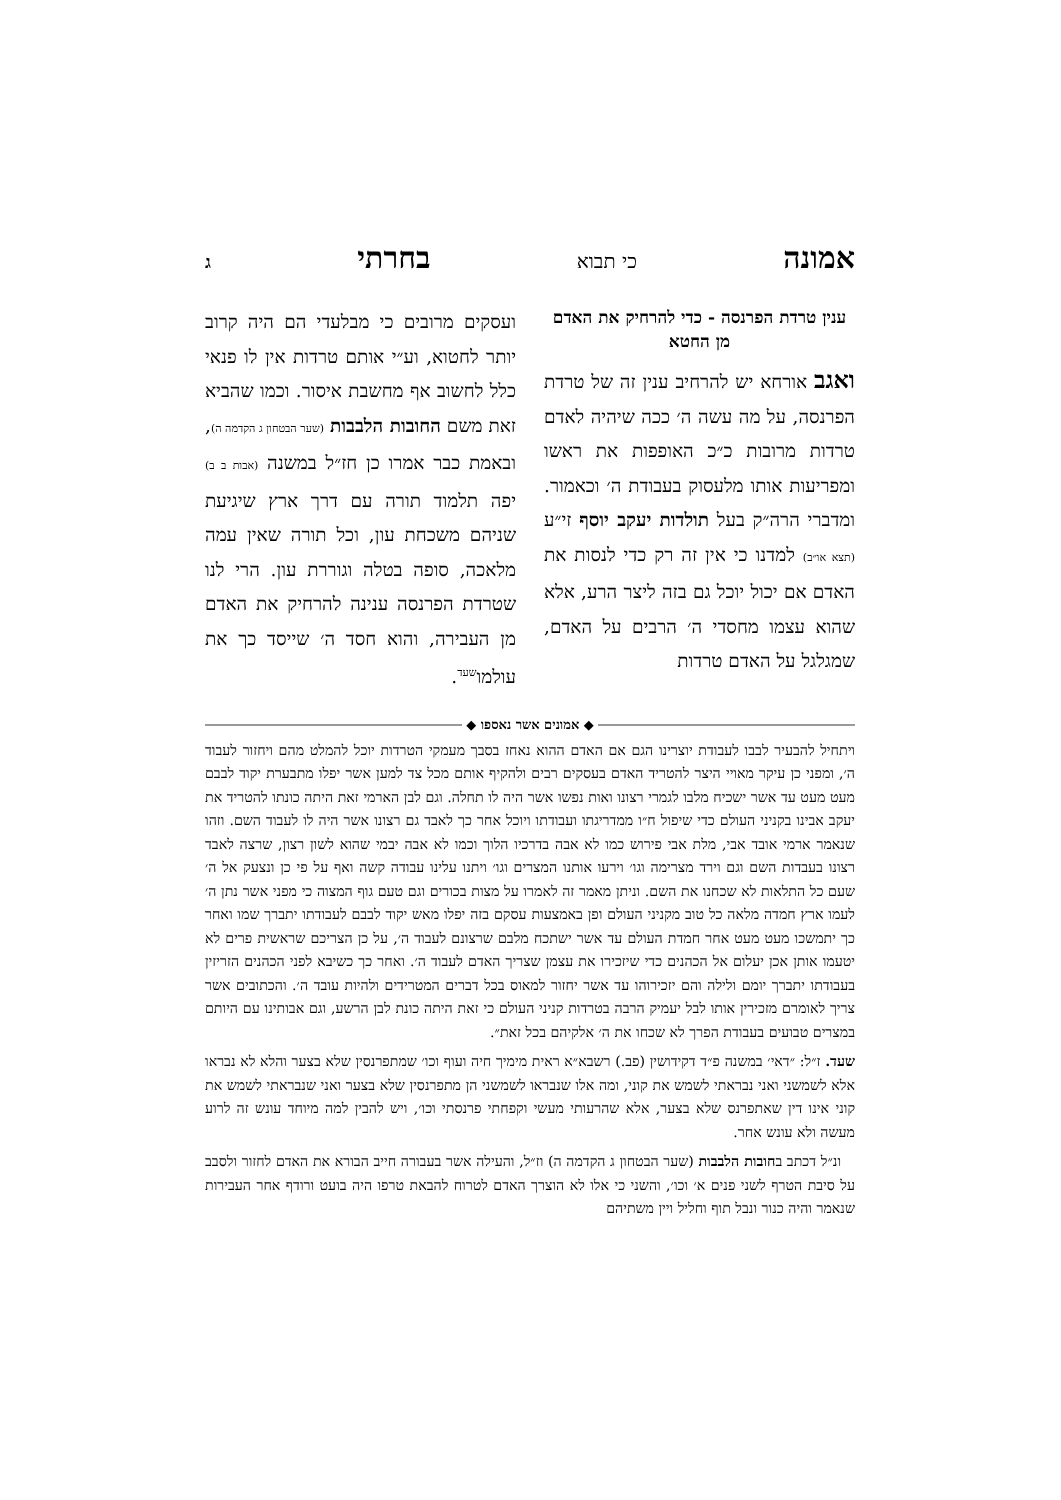אמונה כי תבוא בחרתי ג
ענין טרדת הפרנסה - כדי להרחיק את האדם מן החטא
ואגב אורחא יש להרחיב ענין זה של טרדת הפרנסה, על מה עשה ה׳ ככה שיהיה לאדם טרדות מרובות כ״כ האופפות את ראשו ומפריעות אותו מלעסוק בעבודת ה׳ וכאמור. ומדברי הרה״ק בעל תולדות יעקב יוסף זי״ע (תצא או״ב) למדנו כי אין זה רק כדי לנסות את האדם אם יכול יוכל גם בזה ליצר הרע, אלא שהוא עצמו מחסדי ה׳ הרבים על האדם, שמגלגל על האדם טרדות
ועסקים מרובים כי מבלעדי הם היה קרוב יותר לחטוא, וע״י אותם טרדות אין לו פנאי כלל לחשוב אף מחשבת איסור. וכמו שהביא זאת משם החובות הלבבות (שער הבטחון ג הקדמה ה), ובאמת כבר אמרו כן חז״ל במשנה (אבות ב ב) יפה תלמוד תורה עם דרך ארץ שיגיעת שניהם משכחת עון, וכל תורה שאין עמה מלאכה, סופה בטלה וגוררת עון. הרי לנו שטרדת הפרנסה ענינה להרחיק את האדם מן העבירה, והוא חסד ה׳ שייסד כך את עולמו<sup>שעד</sup>.
◆ אמונים אשר נאספו ◆
ויתחיל להבעיר לבבו לעבודת יוצרינו הגם אם האדם ההוא נאחז בסבך מעמקי הטרדות יוכל להמלט מהם ויחזור לעבוד ה׳, ומפני כן עיקר מאויי היצר להטריד האדם בעסקים רבים ולהקיף אותם מכל צד למען אשר יפלו מתבערת יקוד לבבם מעט מעט עד אשר ישכיח מלבו לגמרי רצונו ואות נפשו אשר היה לו תחלה. וגם לבן הארמי זאת היתה כונתו להטריד את יעקב אבינו בקניני העולם כדי שיפול ח״ו ממדריגתו ועבודתו ויוכל אחר כך לאבד גם רצונו אשר היה לו לעבוד השם. וזהו שנאמר ארמי אובד אבי, מלת אבי פירוש כמו לא אבה בדרכיו הלוך וכמו לא אבה יבמי שהוא לשון רצון, שרצה לאבד רצונו בעבדות השם וגם וירד מצרימה וגו׳ וירעו אותנו המצרים וגו׳ ויתנו עלינו עבודה קשה ואף על פי כן ונצעק אל ה׳ שעם כל התלאות לא שכחנו את השם. וניתן מאמר זה לאמרו על מצות בכורים וגם טעם גוף המצוה כי מפני אשר נתן ה׳ לעמו ארץ חמדה מלאה כל טוב מקניני העולם ופן באמצעות עסקם בזה יפלו מאש יקוד לבבם לעבודתו יתברך שמו ואחר כך יתמשכו מעט מעט אחר חמדת העולם עד אשר ישתכח מלבם שרצונם לעבוד ה׳, על כן הצריכם שראשית פרים לא יטעמו אותן אכן יעלום אל הכהנים כדי שיזכירו את עצמן שצריך האדם לעבוד ה׳. ואחר כך כשיבא לפני הכהנים הזריזין בעבודתו יתברך יומם ולילה והם יזכירוהו עד אשר יחזור למאוס בכל דברים המטרידים ולהיות עובד ה׳. והכתובים אשר צריך לאומרם מזכירין אותו לבל יעמיק הרבה בטרדות קניני העולם כי זאת היתה כונת לבן הרשע, וגם אבותינו עם היותם במצרים טבועים בעבודת הפרך לא שכחו את ה׳ אלקיהם בכל זאת״.
שעד. ז״ל: ״דאי׳ במשנה פ״ד דקידושין (פב.) רשבא״א ראית מימיך חיה ועוף וכו׳ שמתפרנסין שלא בצער והלא לא נבראו אלא לשמשני ואני נבראתי לשמש את קוני, ומה אלו שנבראו לשמשני הן מתפרנסין שלא בצער ואני שנבראתי לשמש את קוני אינו דין שאתפרנס שלא בצער, אלא שהרעותי מעשי וקפחתי פרנסתי וכו׳, ויש להבין למה מיוחד עונש זה לרוע מעשה ולא עונש אחר.
ונ״ל דכתב בחובות הלבבות (שער הבטחון ג הקדמה ה) וז״ל, והעילה אשר בעבורה חייב הבורא את האדם לחזור ולסבב על סיבת הטרף לשני פנים א׳ וכו׳, והשני כי אלו לא הוצרך האדם לטרוח להבאת טרפו היה בועט ורודף אחר העבירות שנאמר והיה כנור ונבל תוף וחליל ויין משתיהם